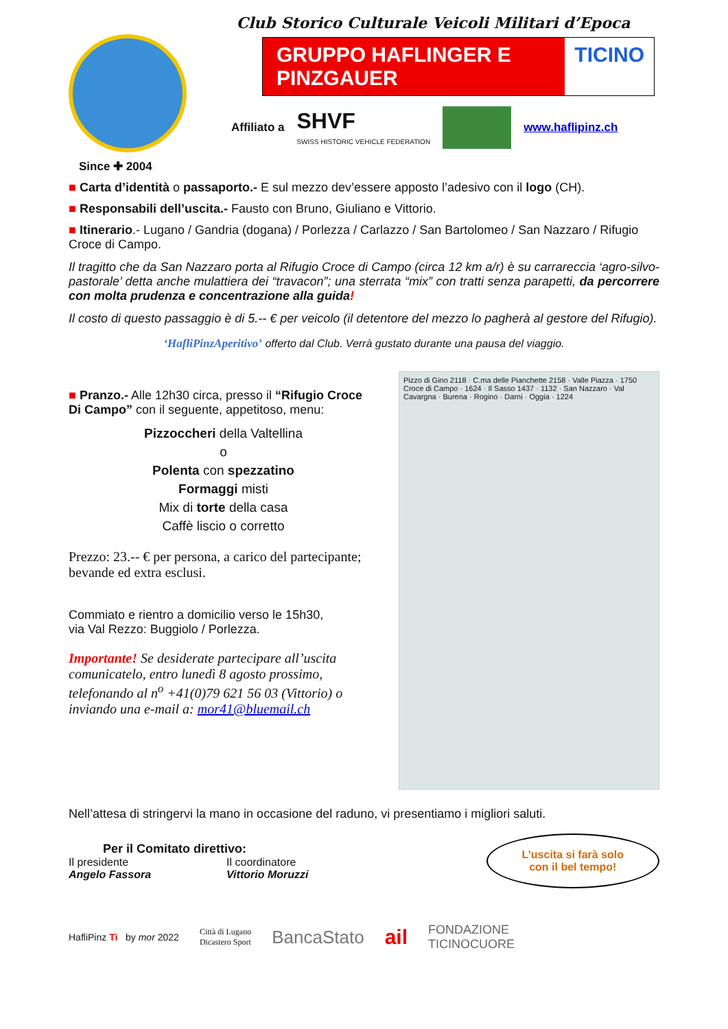Since ✚ 2004
Club Storico Culturale Veicoli Militari d’Epoca
GRUPPO HAFLINGER E PINZGAUER TICINO
Affiliato a SHVF
SWISS HISTORIC VEHICLE FEDERATION
www.haflipinz.ch
■ Carta d’identità o passaporto.- E sul mezzo dev’essere apposto l’adesivo con il logo (CH).
■ Responsabili dell’uscita.- Fausto con Bruno, Giuliano e Vittorio.
■ Itinerario.- Lugano / Gandria (dogana) / Porlezza / Carlazzo / San Bartolomeo / San Nazzaro / Rifugio Croce di Campo.
Il tragitto che da San Nazzaro porta al Rifugio Croce di Campo (circa 12 km a/r) è su carrareccia ‘agro-silvo-pastorale’ detta anche mulattiera dei “travacon”; una sterrata “mix” con tratti senza parapetti, da percorrere con molta prudenza e concentrazione alla guida!
Il costo di questo passaggio è di 5.-- € per veicolo (il detentore del mezzo lo pagherà al gestore del Rifugio).
‘HafliPinzAperitivo’ offerto dal Club. Verrà gustato durante una pausa del viaggio.
■ Pranzo.- Alle 12h30 circa, presso il “Rifugio Croce Di Campo” con il seguente, appetitoso, menu:
Pizzoccheri della Valtellina
o
Polenta con spezzatino
Formaggi misti
Mix di torte della casa
Caffè liscio o corretto
Prezzo: 23.-- € per persona, a carico del partecipante; bevande ed extra esclusi.
Commiato e rientro a domicilio verso le 15h30,
via Val Rezzo: Buggiolo / Porlezza.
Importante! Se desiderate partecipare all’uscita comunicatelo, entro lunedì 8 agosto prossimo, telefonando al n<sup>o</sup> +41(0)79 621 56 03 (Vittorio) o inviando una e-mail a: mor41@bluemail.ch
Pizzo di Gino 2118 · C.ma delle Pianchette 2158 · Valle Piazza · 1750 Croce di Campo · 1624 · Il Sasso 1437 · 1132 · San Nazzaro · Val Cavargna · Burena · Rogino · Darni · Oggia · 1224
Nell’attesa di stringervi la mano in occasione del raduno, vi presentiamo i migliori saluti.
Per il Comitato direttivo:
Il presidente
Angelo Fassora
Il coordinatore
Vittorio Moruzzi
L’uscita si farà solo
con il bel tempo!
HafliPinz Ti by mor 2022 Città di Lugano
Dicastero Sport BancaStato ail FONDAZIONE
TICINOCUORE